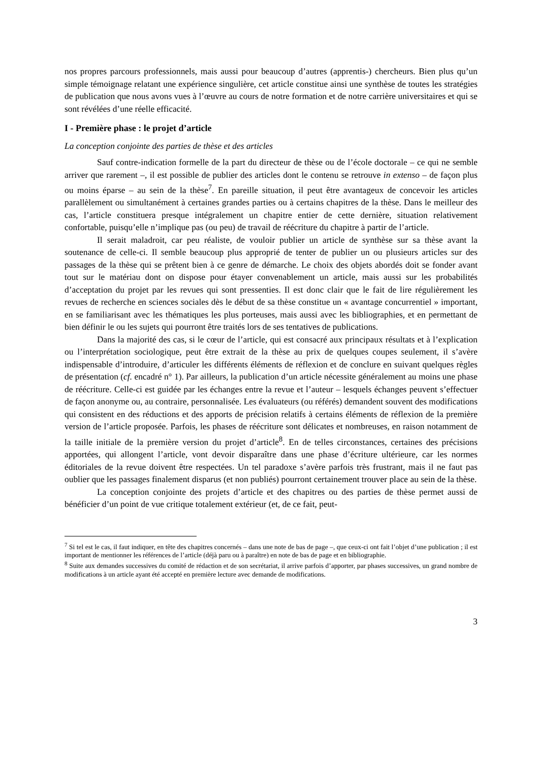nos propres parcours professionnels, mais aussi pour beaucoup d’autres (apprentis-) chercheurs. Bien plus qu’un simple témoignage relatant une expérience singulière, cet article constitue ainsi une synthèse de toutes les stratégies de publication que nous avons vues à l’œuvre au cours de notre formation et de notre carrière universitaires et qui se sont révélées d’une réelle efficacité.
I - Première phase : le projet d’article
La conception conjointe des parties de thèse et des articles
Sauf contre-indication formelle de la part du directeur de thèse ou de l’école doctorale – ce qui ne semble arriver que rarement –, il est possible de publier des articles dont le contenu se retrouve in extenso – de façon plus ou moins éparse – au sein de la thèse<sup>7</sup>. En pareille situation, il peut être avantageux de concevoir les articles parallèlement ou simultanément à certaines grandes parties ou à certains chapitres de la thèse. Dans le meilleur des cas, l’article constituera presque intégralement un chapitre entier de cette dernière, situation relativement confortable, puisqu’elle n’implique pas (ou peu) de travail de réécriture du chapitre à partir de l’article.
Il serait maladroit, car peu réaliste, de vouloir publier un article de synthèse sur sa thèse avant la soutenance de celle-ci. Il semble beaucoup plus approprié de tenter de publier un ou plusieurs articles sur des passages de la thèse qui se prêtent bien à ce genre de démarche. Le choix des objets abordés doit se fonder avant tout sur le matériau dont on dispose pour étayer convenablement un article, mais aussi sur les probabilités d’acceptation du projet par les revues qui sont pressenties. Il est donc clair que le fait de lire régulièrement les revues de recherche en sciences sociales dès le début de sa thèse constitue un « avantage concurrentiel » important, en se familiarisant avec les thématiques les plus porteuses, mais aussi avec les bibliographies, et en permettant de bien définir le ou les sujets qui pourront être traités lors de ses tentatives de publications.
Dans la majorité des cas, si le cœur de l’article, qui est consacré aux principaux résultats et à l’explication ou l’interprétation sociologique, peut être extrait de la thèse au prix de quelques coupes seulement, il s’avère indispensable d’introduire, d’articuler les différents éléments de réflexion et de conclure en suivant quelques règles de présentation (cf. encadré n° 1). Par ailleurs, la publication d’un article nécessite généralement au moins une phase de réécriture. Celle-ci est guidée par les échanges entre la revue et l’auteur – lesquels échanges peuvent s’effectuer de façon anonyme ou, au contraire, personnalisée. Les évaluateurs (ou référés) demandent souvent des modifications qui consistent en des réductions et des apports de précision relatifs à certains éléments de réflexion de la première version de l’article proposée. Parfois, les phases de réécriture sont délicates et nombreuses, en raison notamment de la taille initiale de la première version du projet d’article<sup>8</sup>. En de telles circonstances, certaines des précisions apportées, qui allongent l’article, vont devoir disparaître dans une phase d’écriture ultérieure, car les normes éditoriales de la revue doivent être respectées. Un tel paradoxe s’avère parfois très frustrant, mais il ne faut pas oublier que les passages finalement disparus (et non publiés) pourront certainement trouver place au sein de la thèse.
La conception conjointe des projets d’article et des chapitres ou des parties de thèse permet aussi de bénéficier d’un point de vue critique totalement extérieur (et, de ce fait, peut-
<sup>7</sup> Si tel est le cas, il faut indiquer, en tête des chapitres concernés – dans une note de bas de page –, que ceux-ci ont fait l’objet d’une publication ; il est important de mentionner les références de l’article (déjà paru ou à paraître) en note de bas de page et en bibliographie.
<sup>8</sup> Suite aux demandes successives du comité de rédaction et de son secrétariat, il arrive parfois d’apporter, par phases successives, un grand nombre de modifications à un article ayant été accepté en première lecture avec demande de modifications.
3